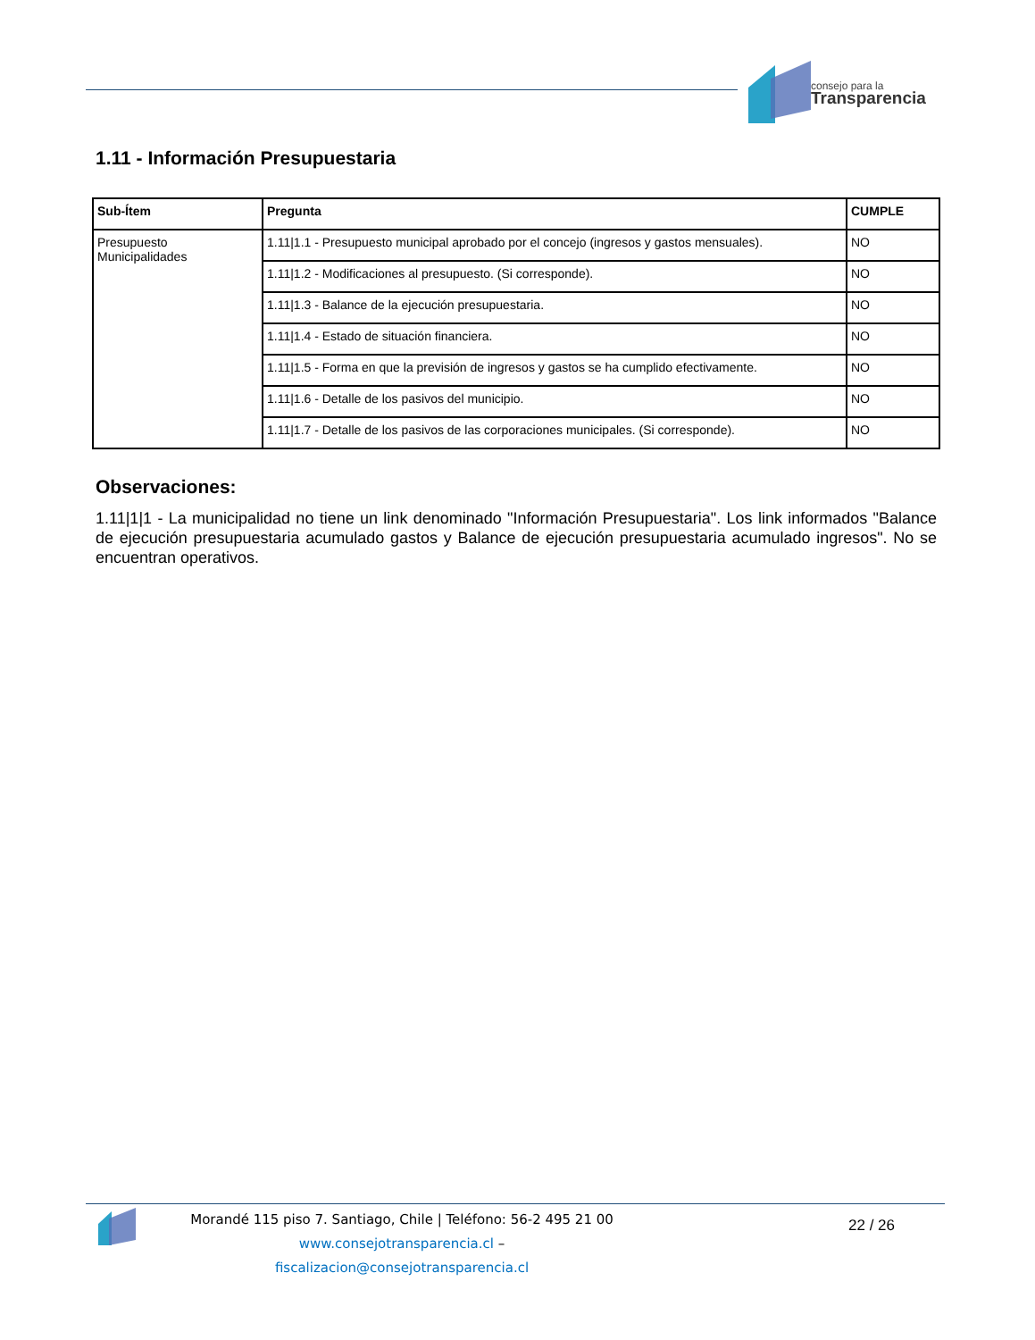consejo para la
Transparencia
1.11 - Información Presupuestaria
| Sub-Ítem | Pregunta | CUMPLE |
| --- | --- | --- |
| Presupuesto Municipalidades | 1.11/1.1 - Presupuesto municipal aprobado por el concejo (ingresos y gastos mensuales). | NO |
| | 1.11/1.2 - Modificaciones al presupuesto. (Si corresponde). | NO |
| | 1.11/1.3 - Balance de la ejecución presupuestaria. | NO |
| | 1.11/1.4 - Estado de situación financiera. | NO |
| | 1.11/1.5 - Forma en que la previsión de ingresos y gastos se ha cumplido efectivamente. | NO |
| | 1.11/1.6 - Detalle de los pasivos del municipio. | NO |
| | 1.11/1.7 - Detalle de los pasivos de las corporaciones municipales. (Si corresponde). | NO |
Observaciones:
1.11|1|1 - La municipalidad no tiene un link denominado "Información Presupuestaria". Los link informados "Balance de ejecución presupuestaria acumulado gastos y Balance de ejecución presupuestaria acumulado ingresos". No se encuentran operativos.
Morandé 115 piso 7. Santiago, Chile | Teléfono: 56-2 495 21 00
www.consejotransparencia.cl – fiscalizacion@consejotransparencia.cl
22 / 26